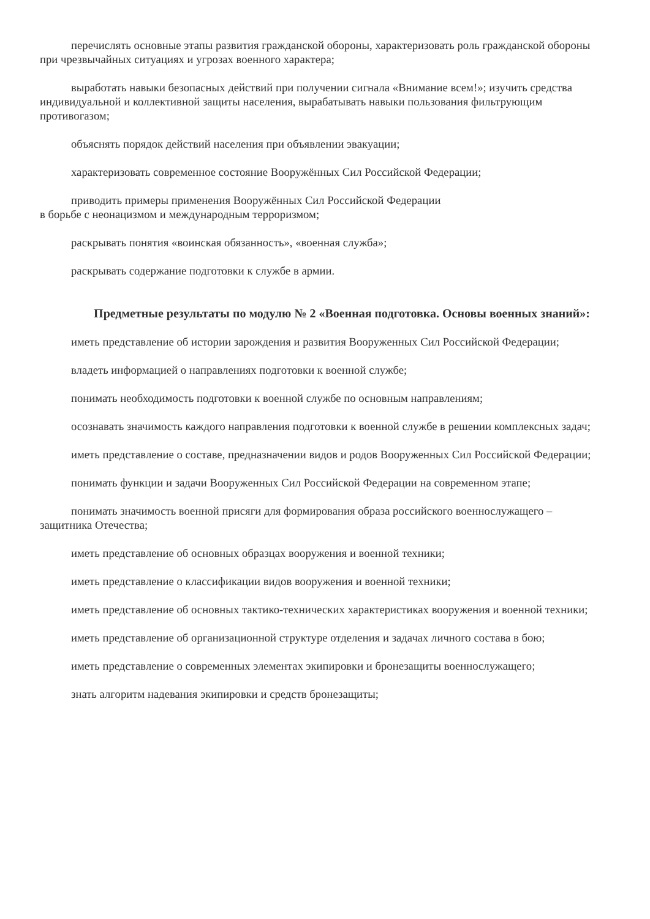перечислять основные этапы развития гражданской обороны, характеризовать роль гражданской обороны при чрезвычайных ситуациях и угрозах военного характера;
выработать навыки безопасных действий при получении сигнала «Внимание всем!»; изучить средства индивидуальной и коллективной защиты населения, вырабатывать навыки пользования фильтрующим противогазом;
объяснять порядок действий населения при объявлении эвакуации;
характеризовать современное состояние Вооружённых Сил Российской Федерации;
приводить примеры применения Вооружённых Сил Российской Федерации
в борьбе с неонацизмом и международным терроризмом;
раскрывать понятия «воинская обязанность», «военная служба»;
раскрывать содержание подготовки к службе в армии.
Предметные результаты по модулю № 2 «Военная подготовка. Основы военных знаний»:
иметь представление об истории зарождения и развития Вооруженных Сил Российской Федерации;
владеть информацией о направлениях подготовки к военной службе;
понимать необходимость подготовки к военной службе по основным направлениям;
осознавать значимость каждого направления подготовки к военной службе в решении комплексных задач;
иметь представление о составе, предназначении видов и родов Вооруженных Сил Российской Федерации;
понимать функции и задачи Вооруженных Сил Российской Федерации на современном этапе;
понимать значимость военной присяги для формирования образа российского военнослужащего – защитника Отечества;
иметь представление об основных образцах вооружения и военной техники;
иметь представление о классификации видов вооружения и военной техники;
иметь представление об основных тактико-технических характеристиках вооружения и военной техники;
иметь представление об организационной структуре отделения и задачах личного состава в бою;
иметь представление о современных элементах экипировки и бронезащиты военнослужащего;
знать алгоритм надевания экипировки и средств бронезащиты;